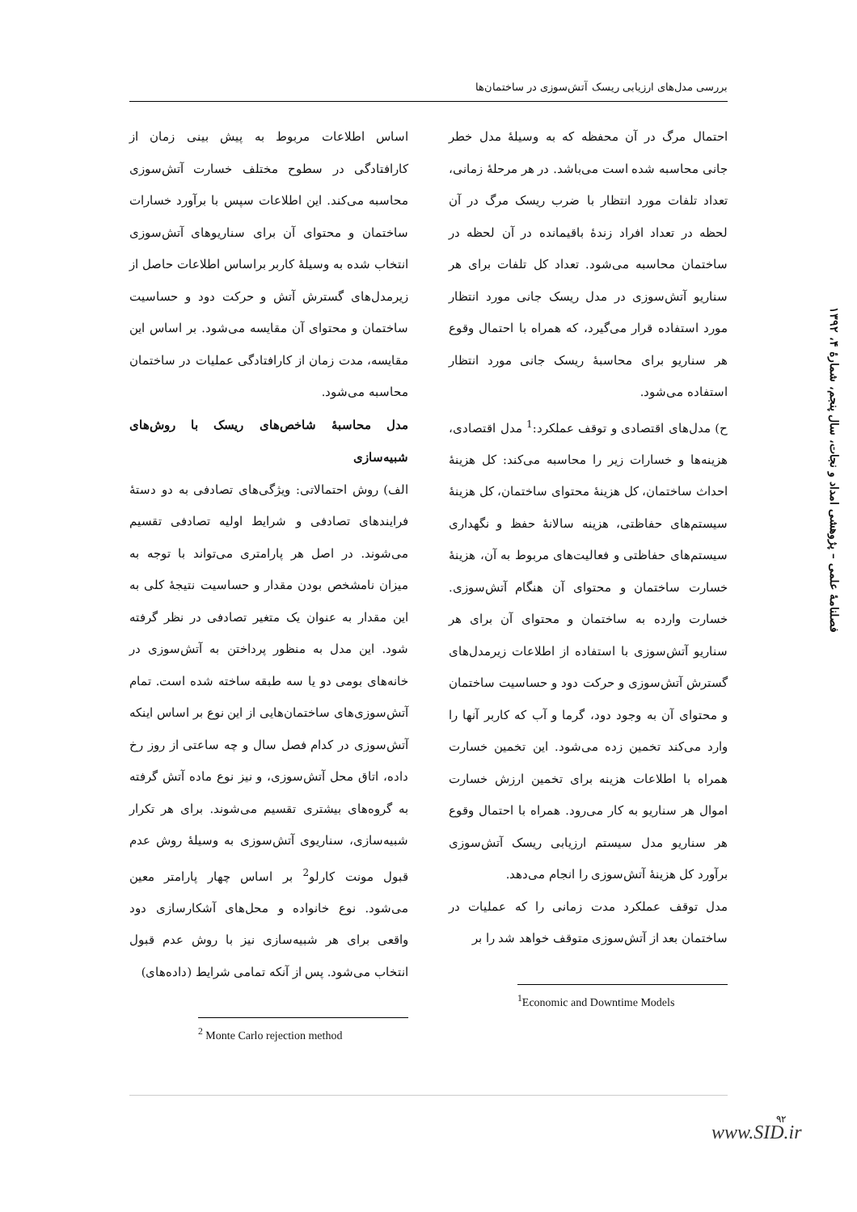بررسی مدل‌های ارزیابی ریسک آتش‌سوزی در ساختمان‌ها
احتمال مرگ در آن محفظه که به وسیلهٔ مدل خطر جانی محاسبه شده است می‌باشد. در هر مرحلهٔ زمانی، تعداد تلفات مورد انتظار با ضرب ریسک مرگ در آن لحظه در تعداد افراد زندهٔ باقیمانده در آن لحظه در ساختمان محاسبه می‌شود. تعداد کل تلفات برای هر سناریو آتش‌سوزی در مدل ریسک جانی مورد انتظار مورد استفاده قرار می‌گیرد، که همراه با احتمال وقوع هر سناریو برای محاسبهٔ ریسک جانی مورد انتظار استفاده می‌شود.
ح) مدل‌های اقتصادی و توقف عملکرد:<sup>1</sup> مدل اقتصادی، هزینه‌ها و خسارات زیر را محاسبه می‌کند: کل هزینهٔ احداث ساختمان، کل هزینهٔ محتوای ساختمان، کل هزینهٔ سیستم‌های حفاظتی، هزینه سالانهٔ حفظ و نگهداری سیستم‌های حفاظتی و فعالیت‌های مربوط به آن، هزینهٔ خسارت ساختمان و محتوای آن هنگام آتش‌سوزی. خسارت وارده به ساختمان و محتوای آن برای هر سناریو آتش‌سوزی با استفاده از اطلاعات زیرمدل‌های گسترش آتش‌سوزی و حرکت دود و حساسیت ساختمان و محتوای آن به وجود دود، گرما و آب که کاربر آنها را وارد می‌کند تخمین زده می‌شود. این تخمین خسارت همراه با اطلاعات هزینه برای تخمین ارزش خسارت اموال هر سناریو به کار می‌رود. همراه با احتمال وقوع هر سناریو مدل سیستم ارزیابی ریسک آتش‌سوزی برآورد کل هزینهٔ آتش‌سوزی را انجام می‌دهد.
مدل توقف عملکرد مدت زمانی را که عملیات در ساختمان بعد از آتش‌سوزی متوقف خواهد شد را بر
<sup>1</sup> Economic and Downtime Models
اساس اطلاعات مربوط به پیش بینی زمان از کارافتادگی در سطوح مختلف خسارت آتش‌سوزی محاسبه می‌کند. این اطلاعات سپس با برآورد خسارات ساختمان و محتوای آن برای سناریوهای آتش‌سوزی انتخاب شده به وسیلهٔ کاربر براساس اطلاعات حاصل از زیرمدل‌های گسترش آتش و حرکت دود و حساسیت ساختمان و محتوای آن مقایسه می‌شود. بر اساس این مقایسه، مدت زمان از کارافتادگی عملیات در ساختمان محاسبه می‌شود.
مدل محاسبهٔ شاخص‌های ریسک با روش‌های شبیه‌سازی
الف) روش احتمالاتی: ویژگی‌های تصادفی به دو دستهٔ فرایندهای تصادفی و شرایط اولیه تصادفی تقسیم می‌شوند. در اصل هر پارامتری می‌تواند با توجه به میزان نامشخص بودن مقدار و حساسیت نتیجهٔ کلی به این مقدار به عنوان یک متغیر تصادفی در نظر گرفته شود. این مدل به منظور پرداختن به آتش‌سوزی در خانه‌های بومی دو یا سه طبقه ساخته شده است. تمام آتش‌سوزی‌های ساختمان‌هایی از این نوع بر اساس اینکه آتش‌سوزی در کدام فصل سال و چه ساعتی از روز رخ داده، اتاق محل آتش‌سوزی، و نیز نوع ماده آتش گرفته به گروه‌های بیشتری تقسیم می‌شوند. برای هر تکرار شبیه‌سازی، سناریوی آتش‌سوزی به وسیلهٔ روش عدم قبول مونت کارلو<sup>2</sup> بر اساس چهار پارامتر معین می‌شود. نوع خانواده و محل‌های آشکارسازی دود واقعی برای هر شبیه‌سازی نیز با روش عدم قبول انتخاب می‌شود. پس از آنکه تمامی شرایط (داده‌های)
<sup>2</sup> Monte Carlo rejection method
فصلنامهٔ علمی – پژوهشی امداد و نجات، سال پنجم، شمارهٔ ۴، ۱۳۹۲
۹۲
www.SID.ir